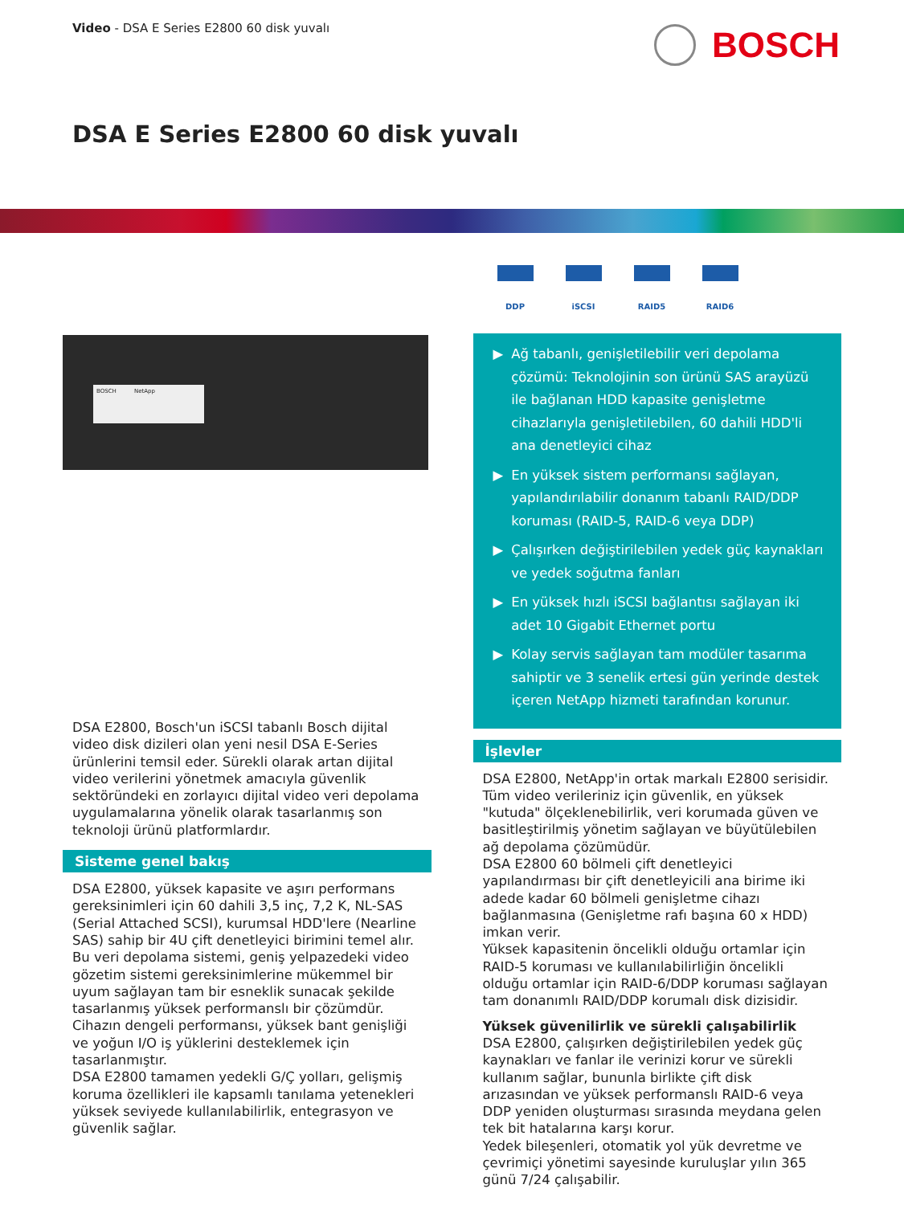Video - DSA E Series E2800 60 disk yuvalı
BOSCH
DSA E Series E2800 60 disk yuvalı
BOSCH NetApp
DSA E2800, Bosch'un iSCSI tabanlı Bosch dijital video disk dizileri olan yeni nesil DSA E-Series ürünlerini temsil eder. Sürekli olarak artan dijital video verilerini yönetmek amacıyla güvenlik sektöründeki en zorlayıcı dijital video veri depolama uygulamalarına yönelik olarak tasarlanmış son teknoloji ürünü platformlardır.
Sisteme genel bakış
DSA E2800, yüksek kapasite ve aşırı performans gereksinimleri için 60 dahili 3,5 inç, 7,2 K, NL-SAS (Serial Attached SCSI), kurumsal HDD'lere (Nearline SAS) sahip bir 4U çift denetleyici birimini temel alır. Bu veri depolama sistemi, geniş yelpazedeki video gözetim sistemi gereksinimlerine mükemmel bir uyum sağlayan tam bir esneklik sunacak şekilde tasarlanmış yüksek performanslı bir çözümdür. Cihazın dengeli performansı, yüksek bant genişliği ve yoğun I/O iş yüklerini desteklemek için tasarlanmıştır.
DSA E2800 tamamen yedekli G/Ç yolları, gelişmiş koruma özellikleri ile kapsamlı tanılama yetenekleri yüksek seviyede kullanılabilirlik, entegrasyon ve güvenlik sağlar.
DDP iSCSI RAID5 RAID6
▶ Ağ tabanlı, genişletilebilir veri depolama çözümü: Teknolojinin son ürünü SAS arayüzü ile bağlanan HDD kapasite genişletme cihazlarıyla genişletilebilen, 60 dahili HDD'li ana denetleyici cihaz
▶ En yüksek sistem performansı sağlayan, yapılandırılabilir donanım tabanlı RAID/DDP koruması (RAID-5, RAID-6 veya DDP)
▶ Çalışırken değiştirilebilen yedek güç kaynakları ve yedek soğutma fanları
▶ En yüksek hızlı iSCSI bağlantısı sağlayan iki adet 10 Gigabit Ethernet portu
▶ Kolay servis sağlayan tam modüler tasarıma sahiptir ve 3 senelik ertesi gün yerinde destek içeren NetApp hizmeti tarafından korunur.
İşlevler
DSA E2800, NetApp'in ortak markalı E2800 serisidir. Tüm video verileriniz için güvenlik, en yüksek "kutuda" ölçeklenebilirlik, veri korumada güven ve basitleştirilmiş yönetim sağlayan ve büyütülebilen ağ depolama çözümüdür.
DSA E2800 60 bölmeli çift denetleyici yapılandırması bir çift denetleyicili ana birime iki adede kadar 60 bölmeli genişletme cihazı bağlanmasına (Genişletme rafı başına 60 x HDD) imkan verir.
Yüksek kapasitenin öncelikli olduğu ortamlar için RAID-5 koruması ve kullanılabilirliğin öncelikli olduğu ortamlar için RAID-6/DDP koruması sağlayan tam donanımlı RAID/DDP korumalı disk dizisidir.
Yüksek güvenilirlik ve sürekli çalışabilirlik
DSA E2800, çalışırken değiştirilebilen yedek güç kaynakları ve fanlar ile verinizi korur ve sürekli kullanım sağlar, bununla birlikte çift disk arızasından ve yüksek performanslı RAID-6 veya DDP yeniden oluşturması sırasında meydana gelen tek bit hatalarına karşı korur.
Yedek bileşenleri, otomatik yol yük devretme ve çevrimiçi yönetimi sayesinde kuruluşlar yılın 365 günü 7/24 çalışabilir.